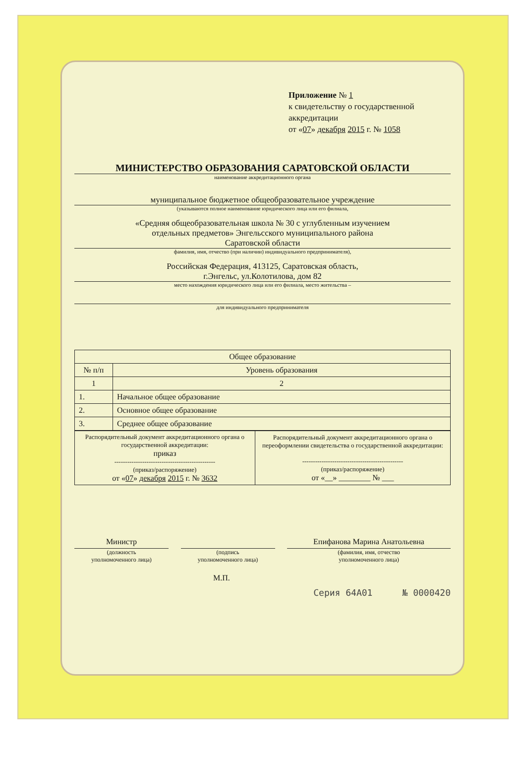Приложение № 1
к свидетельству о государственной
аккредитации
от «07» декабря 2015 г. № 1058
МИНИСТЕРСТВО ОБРАЗОВАНИЯ САРАТОВСКОЙ ОБЛАСТИ
наименование аккредитационного органа
муниципальное бюджетное общеобразовательное учреждение
(указываются полное наименование юридического лица или его филиала,
«Средняя общеобразовательная школа № 30 с углубленным изучением
отдельных предметов» Энгельсского муниципального района
Саратовской области
фамилия, имя, отчество (при наличии) индивидуального предпринимателя),
Российская Федерация, 413125, Саратовская область,
г.Энгельс, ул.Колотилова, дом 82
место нахождения юридического лица или его филиала, место жительства –
для индивидуального предпринимателя
| Общее образование | |
| --- | --- |
| № п/п | Уровень образования |
| 1 | 2 |
| 1. | Начальное общее образование |
| 2. | Основное общее образование |
| 3. | Среднее общее образование |
| Распорядительный документ аккредитационного органа о государственной аккредитации: приказ ----------------------------------------------- (приказ/распоряжение) от « 07 » декабря 2015 г. № 3632 | Распорядительный документ аккредитационного органа о переоформлении свидетельства о государственной аккредитации: ----------------------------------------------- (приказ/распоряжение) от «__» ________ № ___ |
Министр Епифанова Марина Анатольевна
(должность
уполномоченного лица)
(подпись
уполномоченного лица)
(фамилия, имя, отчество
уполномоченного лица)
М.П.
Серия 64А01 № 0000420